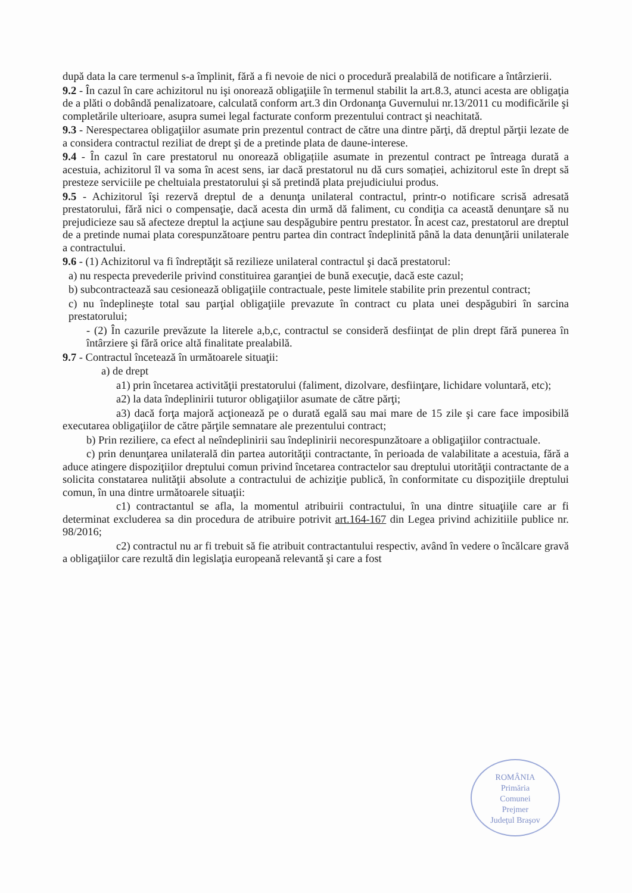după data la care termenul s-a împlinit, fără a fi nevoie de nici o procedură prealabilă de notificare a întârzierii.
9.2 - În cazul în care achizitorul nu işi onorează obligaţiile în termenul stabilit la art.8.3, atunci acesta are obligaţia de a plăti o dobândă penalizatoare, calculată conform art.3 din Ordonanţa Guvernului nr.13/2011 cu modificările şi completările ulterioare, asupra sumei legal facturate conform prezentului contract şi neachitată.
9.3 - Nerespectarea obligaţiilor asumate prin prezentul contract de către una dintre părţi, dă dreptul părţii lezate de a considera contractul reziliat de drept şi de a pretinde plata de daune-interese.
9.4 - În cazul în care prestatorul nu onorează obligațiile asumate in prezentul contract pe întreaga durată a acestuia, achizitorul îl va soma în acest sens, iar dacă prestatorul nu dă curs somației, achizitorul este în drept să presteze serviciile pe cheltuiala prestatorului şi să pretindă plata prejudiciului produs.
9.5 - Achizitorul îşi rezervă dreptul de a denunţa unilateral contractul, printr-o notificare scrisă adresată prestatorului, fără nici o compensaţie, dacă acesta din urmă dă faliment, cu condiţia ca această denunţare să nu prejudicieze sau să afecteze dreptul la acţiune sau despăgubire pentru prestator. În acest caz, prestatorul are dreptul de a pretinde numai plata corespunzătoare pentru partea din contract îndeplinită până la data denunţării unilaterale a contractului.
9.6 - (1) Achizitorul va fi îndreptăţit să rezilieze unilateral contractul şi dacă prestatorul:
a) nu respecta prevederile privind constituirea garanţiei de bună execuţie, dacă este cazul;
b) subcontractează sau cesionează obligaţiile contractuale, peste limitele stabilite prin prezentul contract;
c) nu îndeplineşte total sau parţial obligaţiile prevazute în contract cu plata unei despăgubiri în sarcina prestatorului;
- (2) În cazurile prevăzute la literele a,b,c, contractul se consideră desfiinţat de plin drept fără punerea în întârziere şi fără orice altă finalitate prealabilă.
9.7 - Contractul încetează în următoarele situaţii:
a) de drept
a1) prin încetarea activităţii prestatorului (faliment, dizolvare, desfiinţare, lichidare voluntară, etc);
a2) la data îndeplinirii tuturor obligaţiilor asumate de către părţi;
a3) dacă forţa majoră acţionează pe o durată egală sau mai mare de 15 zile şi care face imposibilă executarea obligaţiilor de către părţile semnatare ale prezentului contract;
b) Prin reziliere, ca efect al neîndeplinirii sau îndeplinirii necorespunzătoare a obligaţiilor contractuale.
c) prin denunţarea unilaterală din partea autorităţii contractante, în perioada de valabilitate a acestuia, fără a aduce atingere dispoziţiilor dreptului comun privind încetarea contractelor sau dreptului utorităţii contractante de a solicita constatarea nulităţii absolute a contractului de achiziţie publică, în conformitate cu dispoziţiile dreptului comun, în una dintre următoarele situaţii:
c1) contractantul se afla, la momentul atribuirii contractului, în una dintre situaţiile care ar fi determinat excluderea sa din procedura de atribuire potrivit art.164-167 din Legea privind achizitiile publice nr. 98/2016;
c2) contractul nu ar fi trebuit să fie atribuit contractantului respectiv, având în vedere o încălcare gravă a obligaţiilor care rezultă din legislaţia europeană relevantă şi care a fost
ROMÂNIA
Primăria
Comunei
Prejmer
Judeţul Braşov